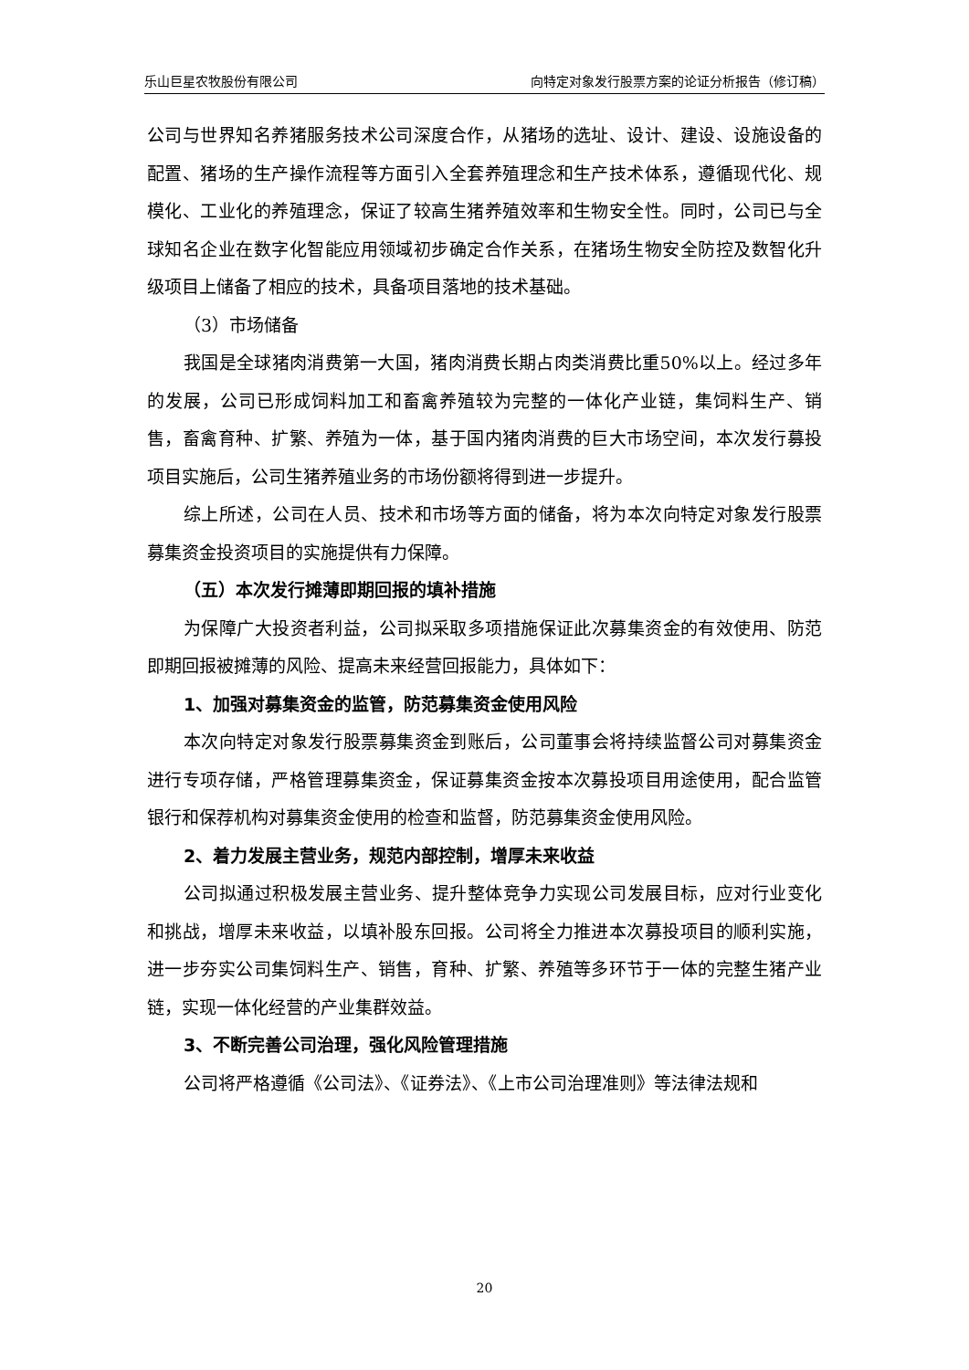乐山巨星农牧股份有限公司 向特定对象发行股票方案的论证分析报告（修订稿）
公司与世界知名养猪服务技术公司深度合作，从猪场的选址、设计、建设、设施设备的配置、猪场的生产操作流程等方面引入全套养殖理念和生产技术体系，遵循现代化、规模化、工业化的养殖理念，保证了较高生猪养殖效率和生物安全性。同时，公司已与全球知名企业在数字化智能应用领域初步确定合作关系，在猪场生物安全防控及数智化升级项目上储备了相应的技术，具备项目落地的技术基础。
（3）市场储备
我国是全球猪肉消费第一大国，猪肉消费长期占肉类消费比重50%以上。经过多年的发展，公司已形成饲料加工和畜禽养殖较为完整的一体化产业链，集饲料生产、销售，畜禽育种、扩繁、养殖为一体，基于国内猪肉消费的巨大市场空间，本次发行募投项目实施后，公司生猪养殖业务的市场份额将得到进一步提升。
综上所述，公司在人员、技术和市场等方面的储备，将为本次向特定对象发行股票募集资金投资项目的实施提供有力保障。
（五）本次发行摊薄即期回报的填补措施
为保障广大投资者利益，公司拟采取多项措施保证此次募集资金的有效使用、防范即期回报被摊薄的风险、提高未来经营回报能力，具体如下：
1、加强对募集资金的监管，防范募集资金使用风险
本次向特定对象发行股票募集资金到账后，公司董事会将持续监督公司对募集资金进行专项存储，严格管理募集资金，保证募集资金按本次募投项目用途使用，配合监管银行和保荐机构对募集资金使用的检查和监督，防范募集资金使用风险。
2、着力发展主营业务，规范内部控制，增厚未来收益
公司拟通过积极发展主营业务、提升整体竞争力实现公司发展目标，应对行业变化和挑战，增厚未来收益，以填补股东回报。公司将全力推进本次募投项目的顺利实施，进一步夯实公司集饲料生产、销售，育种、扩繁、养殖等多环节于一体的完整生猪产业链，实现一体化经营的产业集群效益。
3、不断完善公司治理，强化风险管理措施
公司将严格遵循《公司法》、《证券法》、《上市公司治理准则》等法律法规和
20